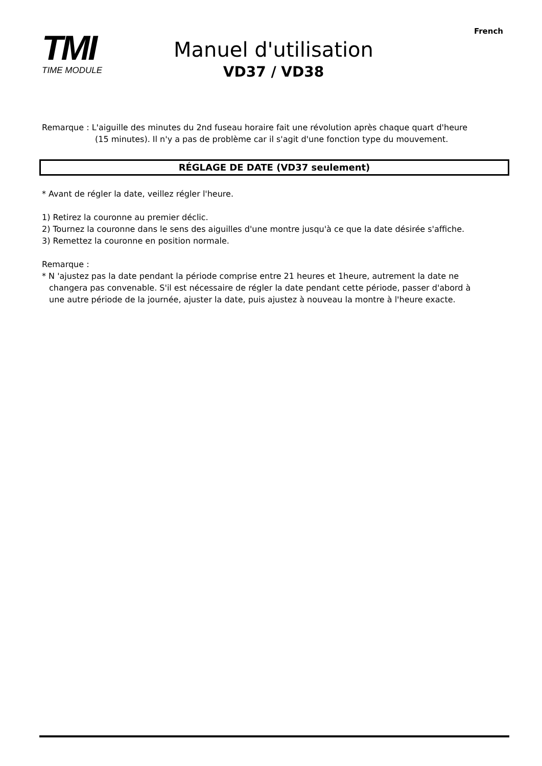French
TMI
TIME MODULE
Manuel d'utilisation
VD37 / VD38
Remarque : L'aiguille des minutes du 2nd fuseau horaire fait une révolution après chaque quart d'heure
(15 minutes). Il n'y a pas de problème car il s'agit d'une fonction type du mouvement.
RÉGLAGE DE DATE (VD37 seulement)
* Avant de régler la date, veillez régler l'heure.
1) Retirez la couronne au premier déclic.
2) Tournez la couronne dans le sens des aiguilles d'une montre jusqu'à ce que la date désirée s'affiche.
3) Remettez la couronne en position normale.
Remarque :
* N 'ajustez pas la date pendant la période comprise entre 21 heures et 1heure, autrement la date ne
changera pas convenable. S'il est nécessaire de régler la date pendant cette période, passer d'abord à une autre période de la journée, ajuster la date, puis ajustez à nouveau la montre à l'heure exacte.